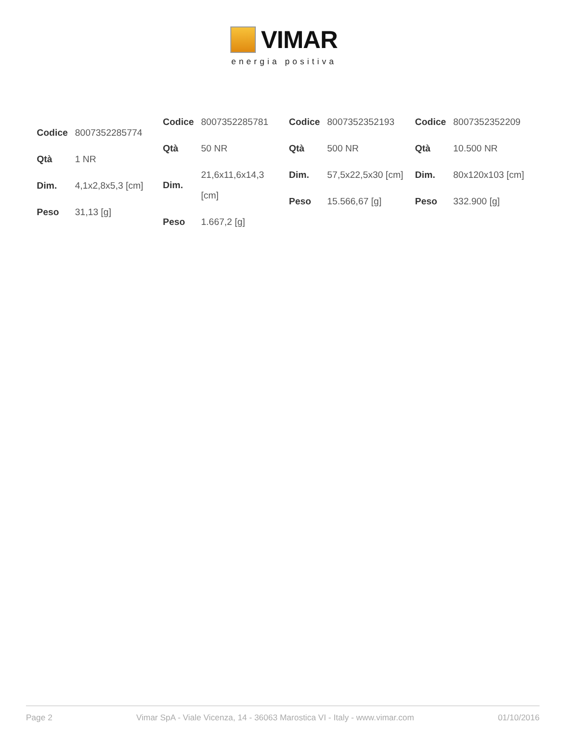VIMAR
energia positiva
| Codice | 8007352285774 |
| Qtà | 1 NR |
| Dim. | 4,1x2,8x5,3 [cm] |
| Peso | 31,13 [g] |
| Codice | 8007352285781 |
| Qtà | 50 NR |
| Dim. | 21,6x11,6x14,3 [cm] |
| Peso | 1.667,2 [g] |
| Codice | 8007352352193 |
| Qtà | 500 NR |
| Dim. | 57,5x22,5x30 [cm] |
| Peso | 15.566,67 [g] |
| Codice | 8007352352209 |
| Qtà | 10.500 NR |
| Dim. | 80x120x103 [cm] |
| Peso | 332.900 [g] |
Page 2 Vimar SpA - Viale Vicenza, 14 - 36063 Marostica VI - Italy - www.vimar.com 01/10/2016